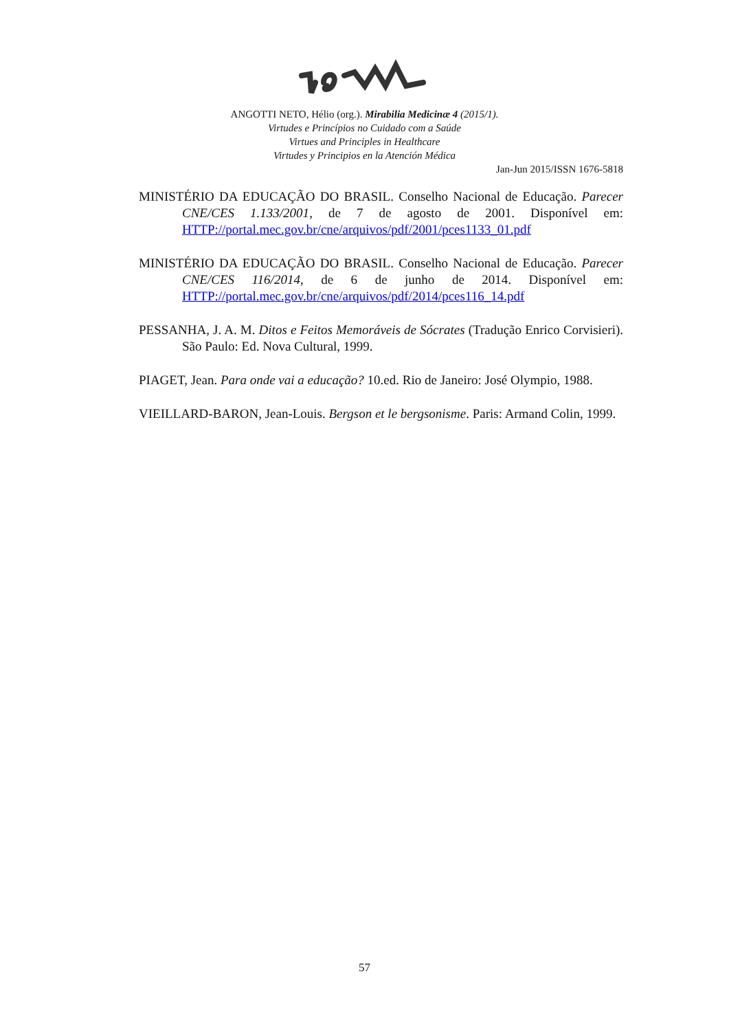ANGOTTI NETO, Hélio (org.). Mirabilia Medicinæ 4 (2015/1).
Virtudes e Princípios no Cuidado com a Saúde
Virtues and Principles in Healthcare
Virtudes y Principios en la Atención Médica
Jan-Jun 2015/ISSN 1676-5818
MINISTÉRIO DA EDUCAÇÃO DO BRASIL. Conselho Nacional de Educação. Parecer CNE/CES 1.133/2001, de 7 de agosto de 2001. Disponível em: HTTP://portal.mec.gov.br/cne/arquivos/pdf/2001/pces1133_01.pdf
MINISTÉRIO DA EDUCAÇÃO DO BRASIL. Conselho Nacional de Educação. Parecer CNE/CES 116/2014, de 6 de junho de 2014. Disponível em: HTTP://portal.mec.gov.br/cne/arquivos/pdf/2014/pces116_14.pdf
PESSANHA, J. A. M. Ditos e Feitos Memoráveis de Sócrates (Tradução Enrico Corvisieri). São Paulo: Ed. Nova Cultural, 1999.
PIAGET, Jean. Para onde vai a educação? 10.ed. Rio de Janeiro: José Olympio, 1988.
VIEILLARD-BARON, Jean-Louis. Bergson et le bergsonisme. Paris: Armand Colin, 1999.
57